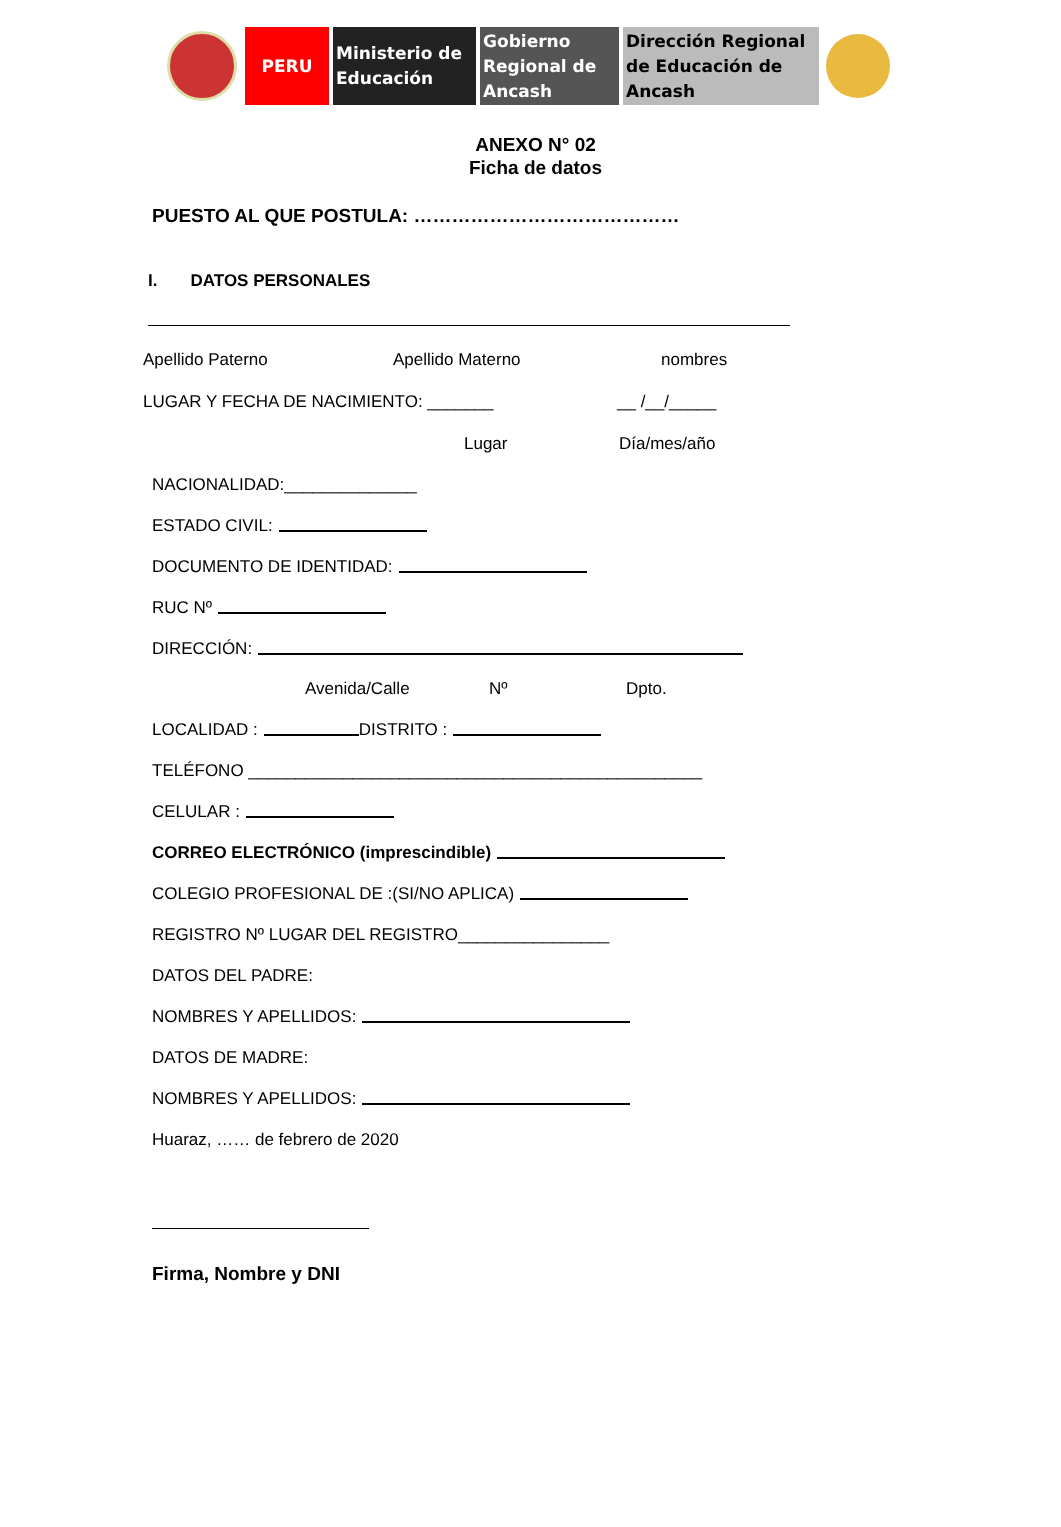PERU Ministerio de
Educación
Gobierno
Regional de
Ancash
Dirección Regional
de Educación de
Ancash
ANEXO N° 02
Ficha de datos
PUESTO AL QUE POSTULA: ……………………………………
I. DATOS PERSONALES
Apellido Paterno Apellido Materno nombres
LUGAR Y FECHA DE NACIMIENTO: _______ __ /__/_____
Lugar Día/mes/año
NACIONALIDAD:______________
ESTADO CIVIL:
DOCUMENTO DE IDENTIDAD:
RUC Nº
DIRECCIÓN:
Avenida/Calle Nº Dpto.
LOCALIDAD : DISTRITO :
TELÉFONO ________________________________________________
CELULAR :
CORREO ELECTRÓNICO (imprescindible)
COLEGIO PROFESIONAL DE :(SI/NO APLICA)
REGISTRO Nº LUGAR DEL REGISTRO________________
DATOS DEL PADRE:
NOMBRES Y APELLIDOS:
DATOS DE MADRE:
NOMBRES Y APELLIDOS:
Huaraz, …… de febrero de 2020
Firma, Nombre y DNI